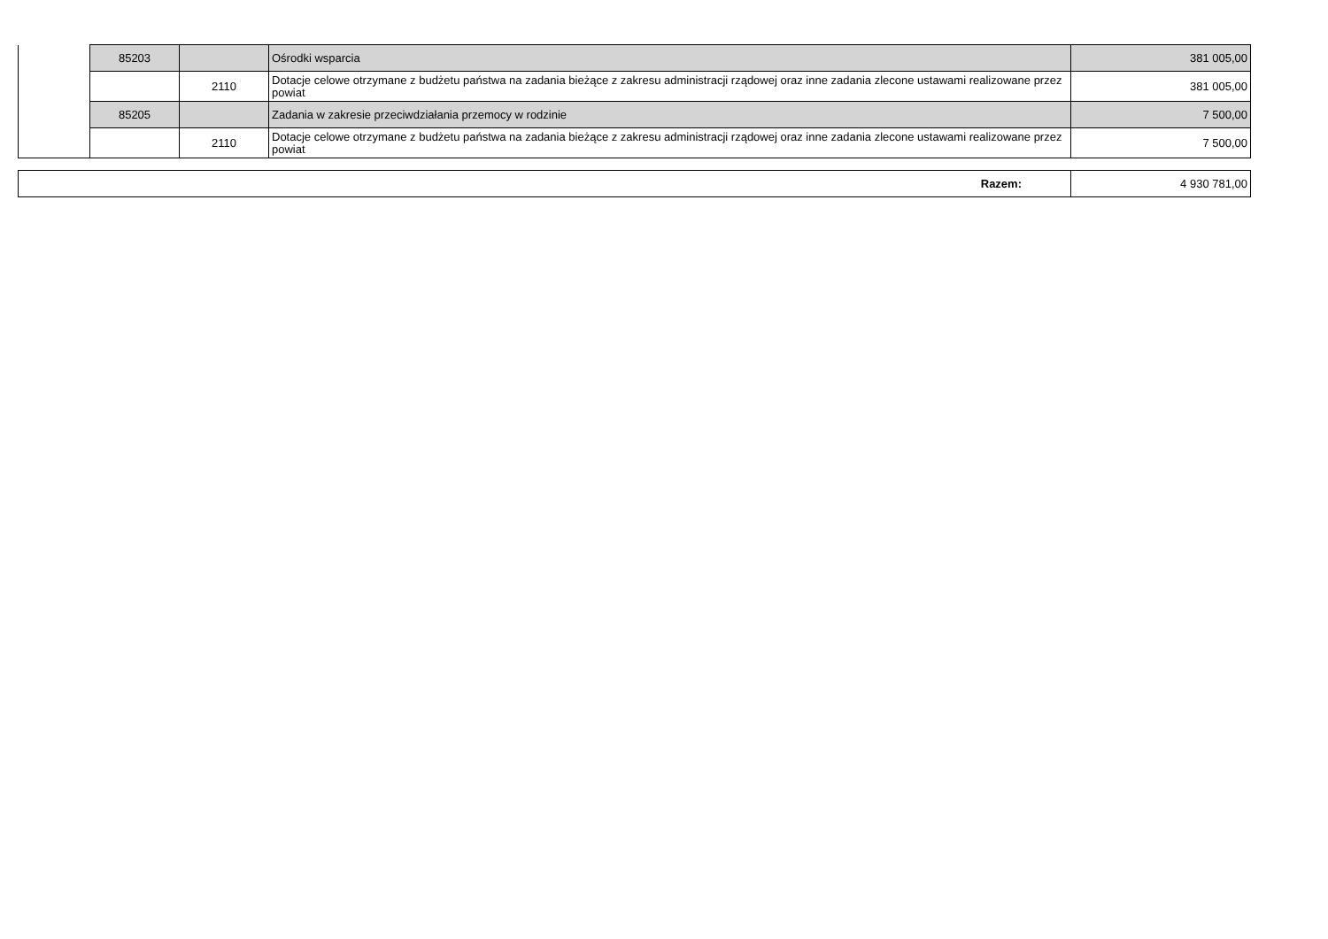| | 85203 | | Ośrodki wsparcia | 381 005,00 |
| | | 2110 | Dotacje celowe otrzymane z budżetu państwa na zadania bieżące z zakresu administracji rządowej oraz inne zadania zlecone ustawami realizowane przez powiat | 381 005,00 |
| | 85205 | | Zadania w zakresie przeciwdziałania przemocy w rodzinie | 7 500,00 |
| | | 2110 | Dotacje celowe otrzymane z budżetu państwa na zadania bieżące z zakresu administracji rządowej oraz inne zadania zlecone ustawami realizowane przez powiat | 7 500,00 |
| Razem: | 4 930 781,00 |